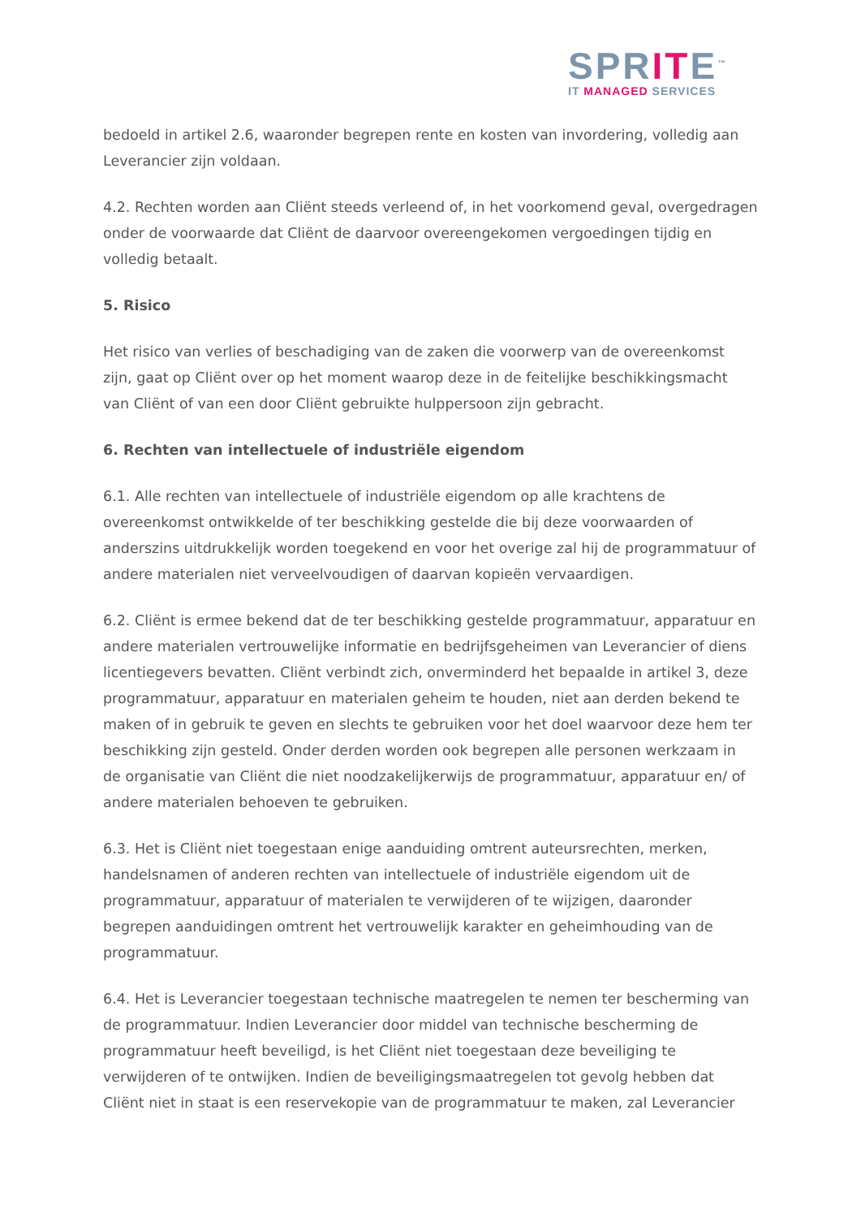SPRITE<sup>™</sup>
IT MANAGED SERVICES
bedoeld in artikel 2.6, waaronder begrepen rente en kosten van invordering, volledig aan Leverancier zijn voldaan.
4.2. Rechten worden aan Cliënt steeds verleend of, in het voorkomend geval, overgedragen onder de voorwaarde dat Cliënt de daarvoor overeengekomen vergoedingen tijdig en volledig betaalt.
5. Risico
Het risico van verlies of beschadiging van de zaken die voorwerp van de overeenkomst zijn, gaat op Cliënt over op het moment waarop deze in de feitelijke beschikkingsmacht van Cliënt of van een door Cliënt gebruikte hulppersoon zijn gebracht.
6. Rechten van intellectuele of industriële eigendom
6.1. Alle rechten van intellectuele of industriële eigendom op alle krachtens de overeenkomst ontwikkelde of ter beschikking gestelde die bij deze voorwaarden of anderszins uitdrukkelijk worden toegekend en voor het overige zal hij de programmatuur of andere materialen niet verveelvoudigen of daarvan kopieën vervaardigen.
6.2. Cliënt is ermee bekend dat de ter beschikking gestelde programmatuur, apparatuur en andere materialen vertrouwelijke informatie en bedrijfsgeheimen van Leverancier of diens licentiegevers bevatten. Cliënt verbindt zich, onverminderd het bepaalde in artikel 3, deze programmatuur, apparatuur en materialen geheim te houden, niet aan derden bekend te maken of in gebruik te geven en slechts te gebruiken voor het doel waarvoor deze hem ter beschikking zijn gesteld. Onder derden worden ook begrepen alle personen werkzaam in de organisatie van Cliënt die niet noodzakelijkerwijs de programmatuur, apparatuur en/ of andere materialen behoeven te gebruiken.
6.3. Het is Cliënt niet toegestaan enige aanduiding omtrent auteursrechten, merken, handelsnamen of anderen rechten van intellectuele of industriële eigendom uit de programmatuur, apparatuur of materialen te verwijderen of te wijzigen, daaronder begrepen aanduidingen omtrent het vertrouwelijk karakter en geheimhouding van de programmatuur.
6.4. Het is Leverancier toegestaan technische maatregelen te nemen ter bescherming van de programmatuur. Indien Leverancier door middel van technische bescherming de programmatuur heeft beveiligd, is het Cliënt niet toegestaan deze beveiliging te verwijderen of te ontwijken. Indien de beveiligingsmaatregelen tot gevolg hebben dat Cliënt niet in staat is een reservekopie van de programmatuur te maken, zal Leverancier